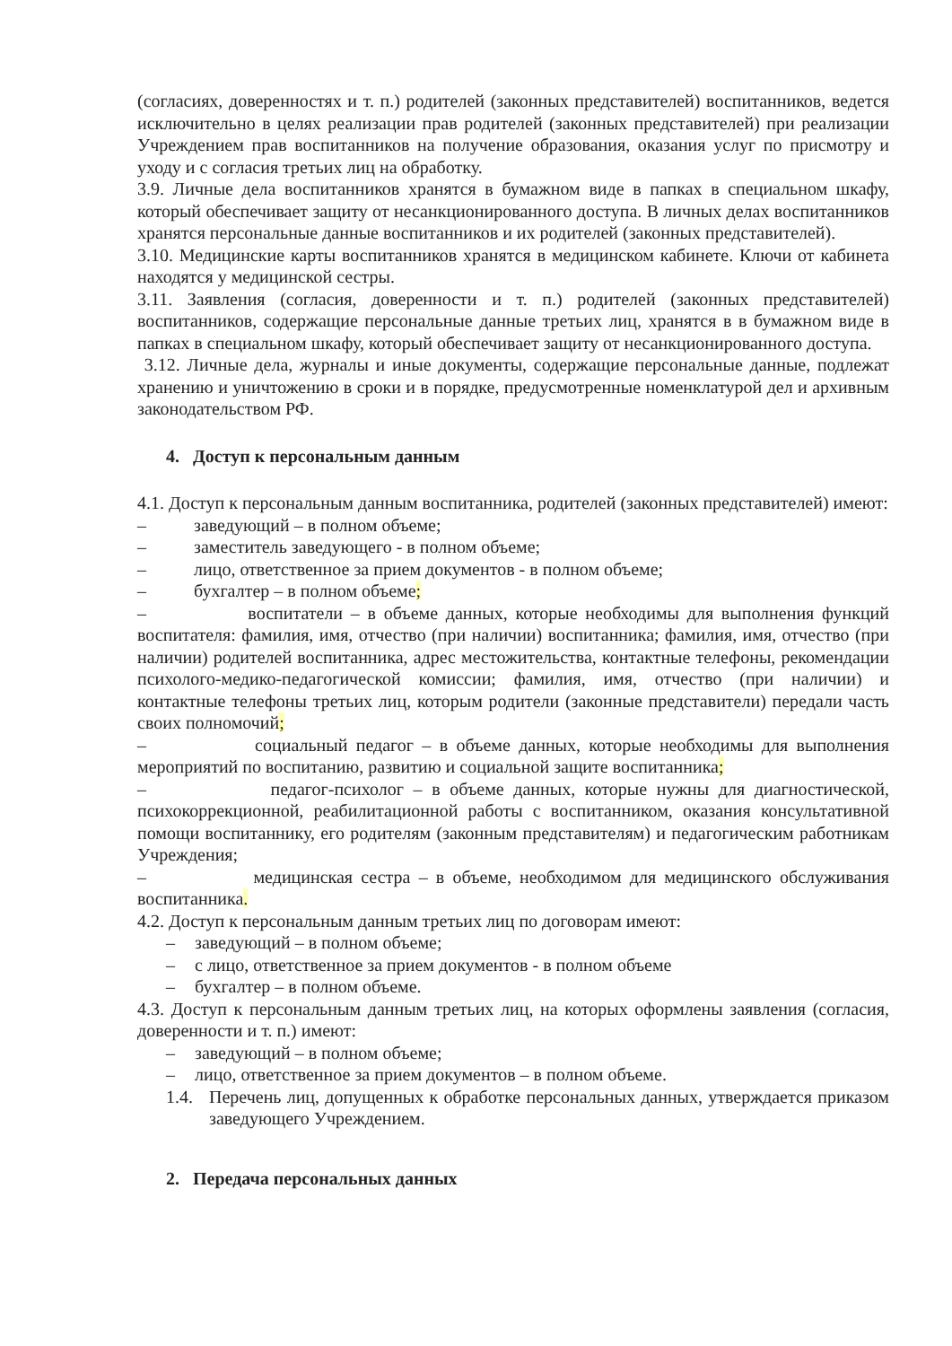(согласиях, доверенностях и т. п.) родителей (законных представителей) воспитанников, ведется исключительно в целях реализации прав родителей (законных представителей) при реализации Учреждением прав воспитанников на получение образования, оказания услуг по присмотру и уходу и с согласия третьих лиц на обработку.
3.9. Личные дела воспитанников хранятся в бумажном виде в папках в специальном шкафу, который обеспечивает защиту от несанкционированного доступа. В личных делах воспитанников хранятся персональные данные воспитанников и их родителей (законных представителей).
3.10. Медицинские карты воспитанников хранятся в медицинском кабинете. Ключи от кабинета находятся у медицинской сестры.
3.11. Заявления (согласия, доверенности и т. п.) родителей (законных представителей) воспитанников, содержащие персональные данные третьих лиц, хранятся в в бумажном виде в папках в специальном шкафу, который обеспечивает защиту от несанкционированного доступа.
3.12. Личные дела, журналы и иные документы, содержащие персональные данные, подлежат хранению и уничтожению в сроки и в порядке, предусмотренные номенклатурой дел и архивным законодательством РФ.
4. Доступ к персональным данным
4.1. Доступ к персональным данным воспитанника, родителей (законных представителей) имеют:
– заведующий – в полном объеме;
– заместитель заведующего - в полном объеме;
– лицо, ответственное за прием документов - в полном объеме;
– бухгалтер – в полном объеме;
– воспитатели – в объеме данных, которые необходимы для выполнения функций воспитателя: фамилия, имя, отчество (при наличии) воспитанника; фамилия, имя, отчество (при наличии) родителей воспитанника, адрес местожительства, контактные телефоны, рекомендации психолого-медико-педагогической комиссии; фамилия, имя, отчество (при наличии) и контактные телефоны третьих лиц, которым родители (законные представители) передали часть своих полномочий;
– социальный педагог – в объеме данных, которые необходимы для выполнения мероприятий по воспитанию, развитию и социальной защите воспитанника;
– педагог-психолог – в объеме данных, которые нужны для диагностической, психокоррекционной, реабилитационной работы с воспитанником, оказания консультативной помощи воспитаннику, его родителям (законным представителям) и педагогическим работникам Учреждения;
– медицинская сестра – в объеме, необходимом для медицинского обслуживания воспитанника.
4.2. Доступ к персональным данным третьих лиц по договорам имеют:
– заведующий – в полном объеме;
– с лицо, ответственное за прием документов - в полном объеме
– бухгалтер – в полном объеме.
4.3. Доступ к персональным данным третьих лиц, на которых оформлены заявления (согласия, доверенности и т. п.) имеют:
– заведующий – в полном объеме;
– лицо, ответственное за прием документов – в полном объеме.
1.4. Перечень лиц, допущенных к обработке персональных данных, утверждается приказом заведующего Учреждением.
2. Передача персональных данных